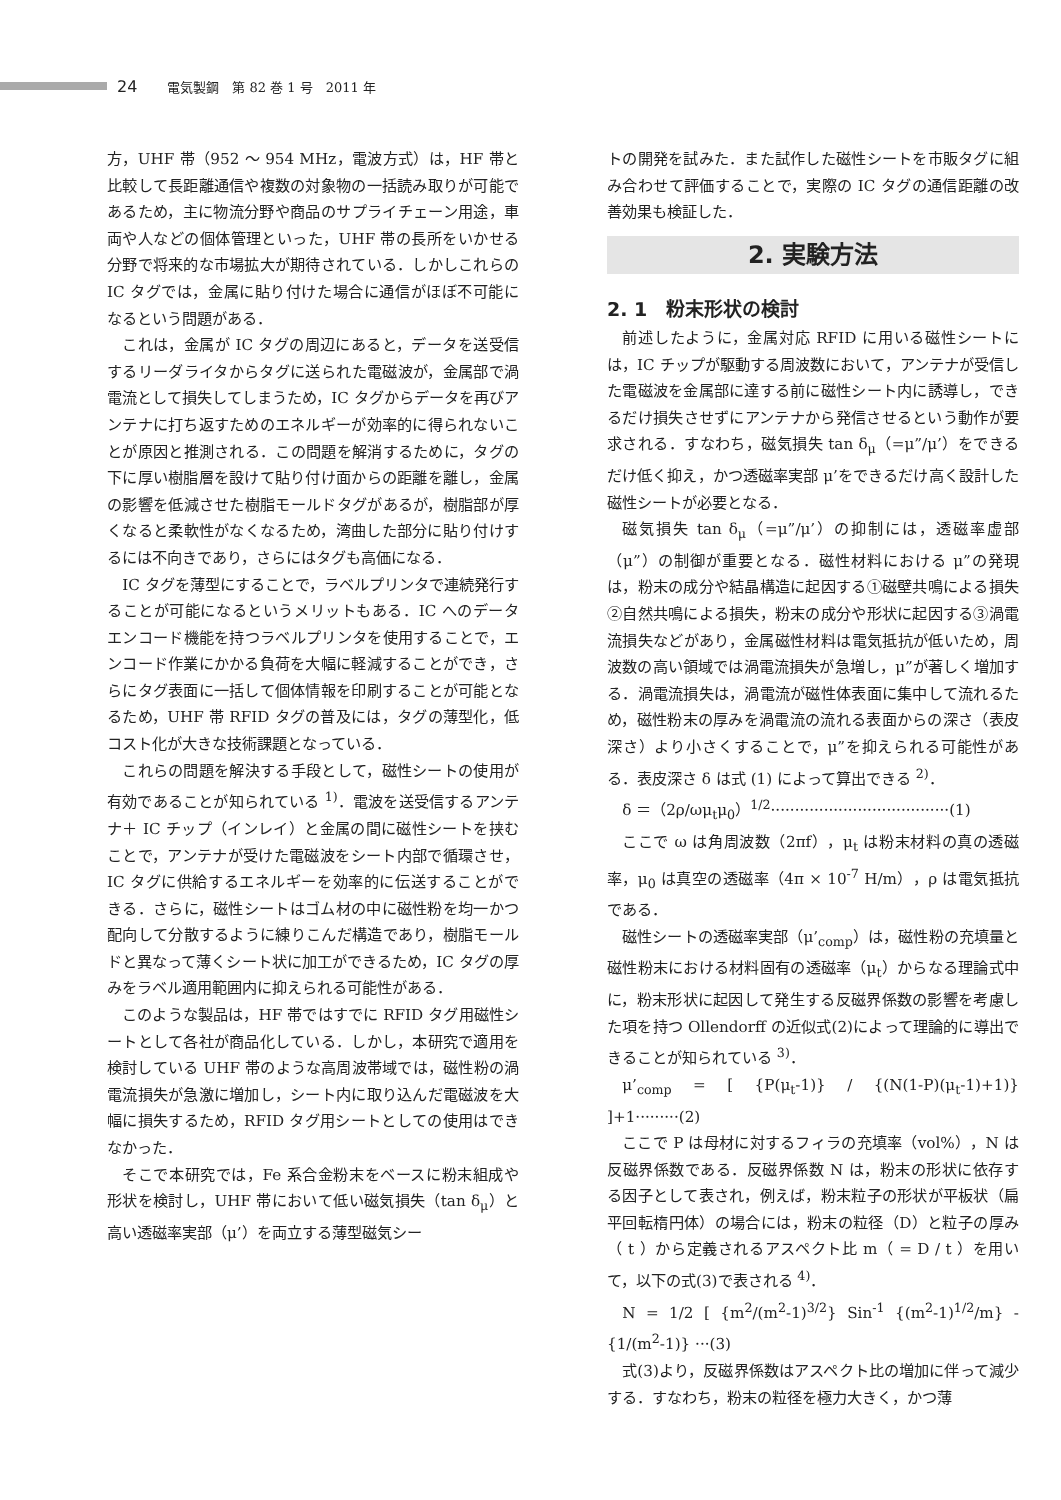24 電気製鋼　第 82 巻 1 号　2011 年
方，UHF 帯（952 ～ 954 MHz，電波方式）は，HF 帯と比較して長距離通信や複数の対象物の一括読み取りが可能であるため，主に物流分野や商品のサプライチェーン用途，車両や人などの個体管理といった，UHF 帯の長所をいかせる分野で将来的な市場拡大が期待されている．しかしこれらの IC タグでは，金属に貼り付けた場合に通信がほぼ不可能になるという問題がある．
これは，金属が IC タグの周辺にあると，データを送受信するリーダライタからタグに送られた電磁波が，金属部で渦電流として損失してしまうため，IC タグからデータを再びアンテナに打ち返すためのエネルギーが効率的に得られないことが原因と推測される．この問題を解消するために，タグの下に厚い樹脂層を設けて貼り付け面からの距離を離し，金属の影響を低減させた樹脂モールドタグがあるが，樹脂部が厚くなると柔軟性がなくなるため，湾曲した部分に貼り付けするには不向きであり，さらにはタグも高価になる．
IC タグを薄型にすることで，ラベルプリンタで連続発行することが可能になるというメリットもある．IC へのデータエンコード機能を持つラベルプリンタを使用することで，エンコード作業にかかる負荷を大幅に軽減することができ，さらにタグ表面に一括して個体情報を印刷することが可能となるため，UHF 帯 RFID タグの普及には，タグの薄型化，低コスト化が大きな技術課題となっている．
これらの問題を解決する手段として，磁性シートの使用が有効であることが知られている <sup>1)</sup>．電波を送受信するアンテナ＋ IC チップ（インレイ）と金属の間に磁性シートを挟むことで，アンテナが受けた電磁波をシート内部で循環させ，IC タグに供給するエネルギーを効率的に伝送することができる．さらに，磁性シートはゴム材の中に磁性粉を均一かつ配向して分散するように練りこんだ構造であり，樹脂モールドと異なって薄くシート状に加工ができるため，IC タグの厚みをラベル適用範囲内に抑えられる可能性がある．
このような製品は，HF 帯ではすでに RFID タグ用磁性シートとして各社が商品化している．しかし，本研究で適用を検討している UHF 帯のような高周波帯域では，磁性粉の渦電流損失が急激に増加し，シート内に取り込んだ電磁波を大幅に損失するため，RFID タグ用シートとしての使用はできなかった．
そこで本研究では，Fe 系合金粉末をベースに粉末組成や形状を検討し，UHF 帯において低い磁気損失（tan δ<sub>μ</sub>）と高い透磁率実部（μ’）を両立する薄型磁気シー
トの開発を試みた．また試作した磁性シートを市販タグに組み合わせて評価することで，実際の IC タグの通信距離の改善効果も検証した．
2. 実験方法
2. 1　粉末形状の検討
前述したように，金属対応 RFID に用いる磁性シートには，IC チップが駆動する周波数において，アンテナが受信した電磁波を金属部に達する前に磁性シート内に誘導し，できるだけ損失させずにアンテナから発信させるという動作が要求される．すなわち，磁気損失 tan δ<sub>μ</sub>（=μ”/μ’）をできるだけ低く抑え，かつ透磁率実部 μ’をできるだけ高く設計した磁性シートが必要となる．
磁気損失 tan δ<sub>μ</sub>（=μ”/μ’）の抑制には，透磁率虚部（μ”）の制御が重要となる．磁性材料における μ”の発現は，粉末の成分や結晶構造に起因する①磁壁共鳴による損失②自然共鳴による損失，粉末の成分や形状に起因する③渦電流損失などがあり，金属磁性材料は電気抵抗が低いため，周波数の高い領域では渦電流損失が急増し，μ”が著しく増加する．渦電流損失は，渦電流が磁性体表面に集中して流れるため，磁性粉末の厚みを渦電流の流れる表面からの深さ（表皮深さ）より小さくすることで，μ”を抑えられる可能性がある．表皮深さ δ は式 (1) によって算出できる <sup>2)</sup>．
δ ＝（2ρ/ωμ<sub>t</sub>μ<sub>0</sub>）<sup>1/2</sup>·····································(1)
ここで ω は角周波数（2πf），μ<sub>t</sub> は粉末材料の真の透磁率，μ<sub>0</sub> は真空の透磁率（4π × 10<sup>-7</sup> H/m），ρ は電気抵抗である．
磁性シートの透磁率実部（μ’<sub>comp</sub>）は，磁性粉の充填量と磁性粉末における材料固有の透磁率（μ<sub>t</sub>）からなる理論式中に，粉末形状に起因して発生する反磁界係数の影響を考慮した項を持つ Ollendorff の近似式(2)によって理論的に導出できることが知られている <sup>3)</sup>．
μ’<sub>comp</sub> = [ {P(μ<sub>t</sub>-1)} / {(N(1-P)(μ<sub>t</sub>-1)+1)} ]+1·········(2)
ここで P は母材に対するフィラの充填率（vol%），N は反磁界係数である．反磁界係数 N は，粉末の形状に依存する因子として表され，例えば，粉末粒子の形状が平板状（扁平回転楕円体）の場合には，粉末の粒径（D）と粒子の厚み（ t ）から定義されるアスペクト比 m（ = D / t ）を用いて，以下の式(3)で表される <sup>4)</sup>．
N = 1/2 [ {m<sup>2</sup>/(m<sup>2</sup>-1)<sup>3/2</sup>} Sin<sup>-1</sup> {(m<sup>2</sup>-1)<sup>1/2</sup>/m} - {1/(m<sup>2</sup>-1)} ···(3)
式(3)より，反磁界係数はアスペクト比の増加に伴って減少する．すなわち，粉末の粒径を極力大きく，かつ薄